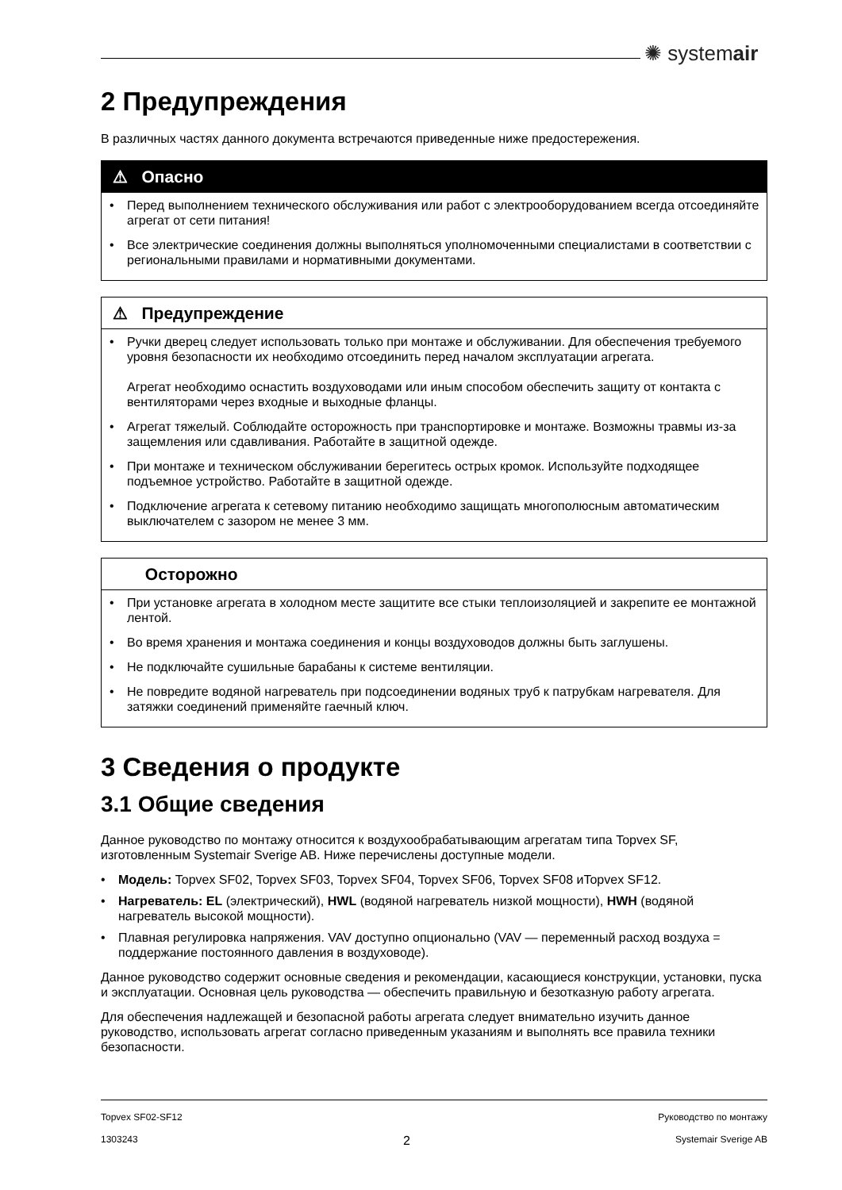✺ systemair
2 Предупреждения
В различных частях данного документа встречаются приведенные ниже предостережения.
⚠ Опасно
• Перед выполнением технического обслуживания или работ с электрооборудованием всегда отсоединяйте агрегат от сети питания!
• Все электрические соединения должны выполняться уполномоченными специалистами в соответствии с региональными правилами и нормативными документами.
⚠ Предупреждение
• Ручки дверец следует использовать только при монтаже и обслуживании. Для обеспечения требуемого уровня безопасности их необходимо отсоединить перед началом эксплуатации агрегата.
Агрегат необходимо оснастить воздуховодами или иным способом обеспечить защиту от контакта с вентиляторами через входные и выходные фланцы.
• Агрегат тяжелый. Соблюдайте осторожность при транспортировке и монтаже. Возможны травмы из-за защемления или сдавливания. Работайте в защитной одежде.
• При монтаже и техническом обслуживании берегитесь острых кромок. Используйте подходящее подъемное устройство. Работайте в защитной одежде.
• Подключение агрегата к сетевому питанию необходимо защищать многополюсным автоматическим выключателем с зазором не менее 3 мм.
Осторожно
• При установке агрегата в холодном месте защитите все стыки теплоизоляцией и закрепите ее монтажной лентой.
• Во время хранения и монтажа соединения и концы воздуховодов должны быть заглушены.
• Не подключайте сушильные барабаны к системе вентиляции.
• Не повредите водяной нагреватель при подсоединении водяных труб к патрубкам нагревателя. Для затяжки соединений применяйте гаечный ключ.
3 Сведения о продукте
3.1 Общие сведения
Данное руководство по монтажу относится к воздухообрабатывающим агрегатам типа Topvex SF, изготовленным Systemair Sverige AB. Ниже перечислены доступные модели.
• Модель: Topvex SF02, Topvex SF03, Topvex SF04, Topvex SF06, Topvex SF08 иTopvex SF12.
• Нагреватель: EL (электрический), HWL (водяной нагреватель низкой мощности), HWH (водяной нагреватель высокой мощности).
• Плавная регулировка напряжения. VAV доступно опционально (VAV — переменный расход воздуха = поддержание постоянного давления в воздуховоде).
Данное руководство содержит основные сведения и рекомендации, касающиеся конструкции, установки, пуска и эксплуатации. Основная цель руководства — обеспечить правильную и безотказную работу агрегата.
Для обеспечения надлежащей и безопасной работы агрегата следует внимательно изучить данное руководство, использовать агрегат согласно приведенным указаниям и выполнять все правила техники безопасности.
Topvex SF02-SF12 Руководство по монтажу
1303243 2 Systemair Sverige AB